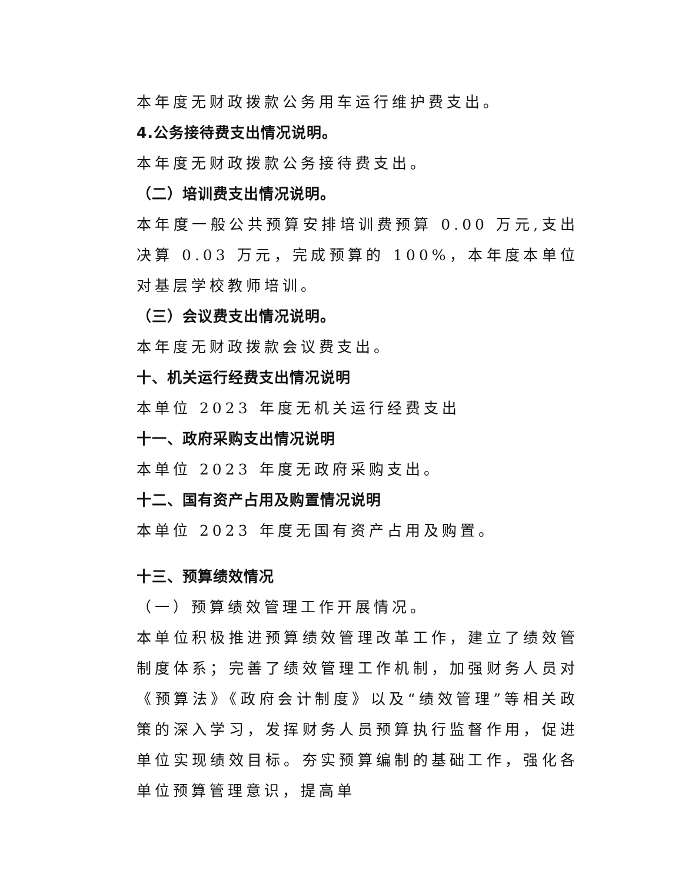本年度无财政拨款公务用车运行维护费支出。
4.公务接待费支出情况说明。
本年度无财政拨款公务接待费支出。
（二）培训费支出情况说明。
本年度一般公共预算安排培训费预算 0.00 万元,支出决算 0.03 万元，完成预算的 100%，本年度本单位对基层学校教师培训。
（三）会议费支出情况说明。
本年度无财政拨款会议费支出。
十、机关运行经费支出情况说明
本单位 2023 年度无机关运行经费支出
十一、政府采购支出情况说明
本单位 2023 年度无政府采购支出。
十二、国有资产占用及购置情况说明
本单位 2023 年度无国有资产占用及购置。
十三、预算绩效情况
（一）预算绩效管理工作开展情况。
本单位积极推进预算绩效管理改革工作，建立了绩效管制度体系；完善了绩效管理工作机制，加强财务人员对《预算法》《政府会计制度》以及“绩效管理”等相关政策的深入学习，发挥财务人员预算执行监督作用，促进单位实现绩效目标。夯实预算编制的基础工作，强化各单位预算管理意识，提高单